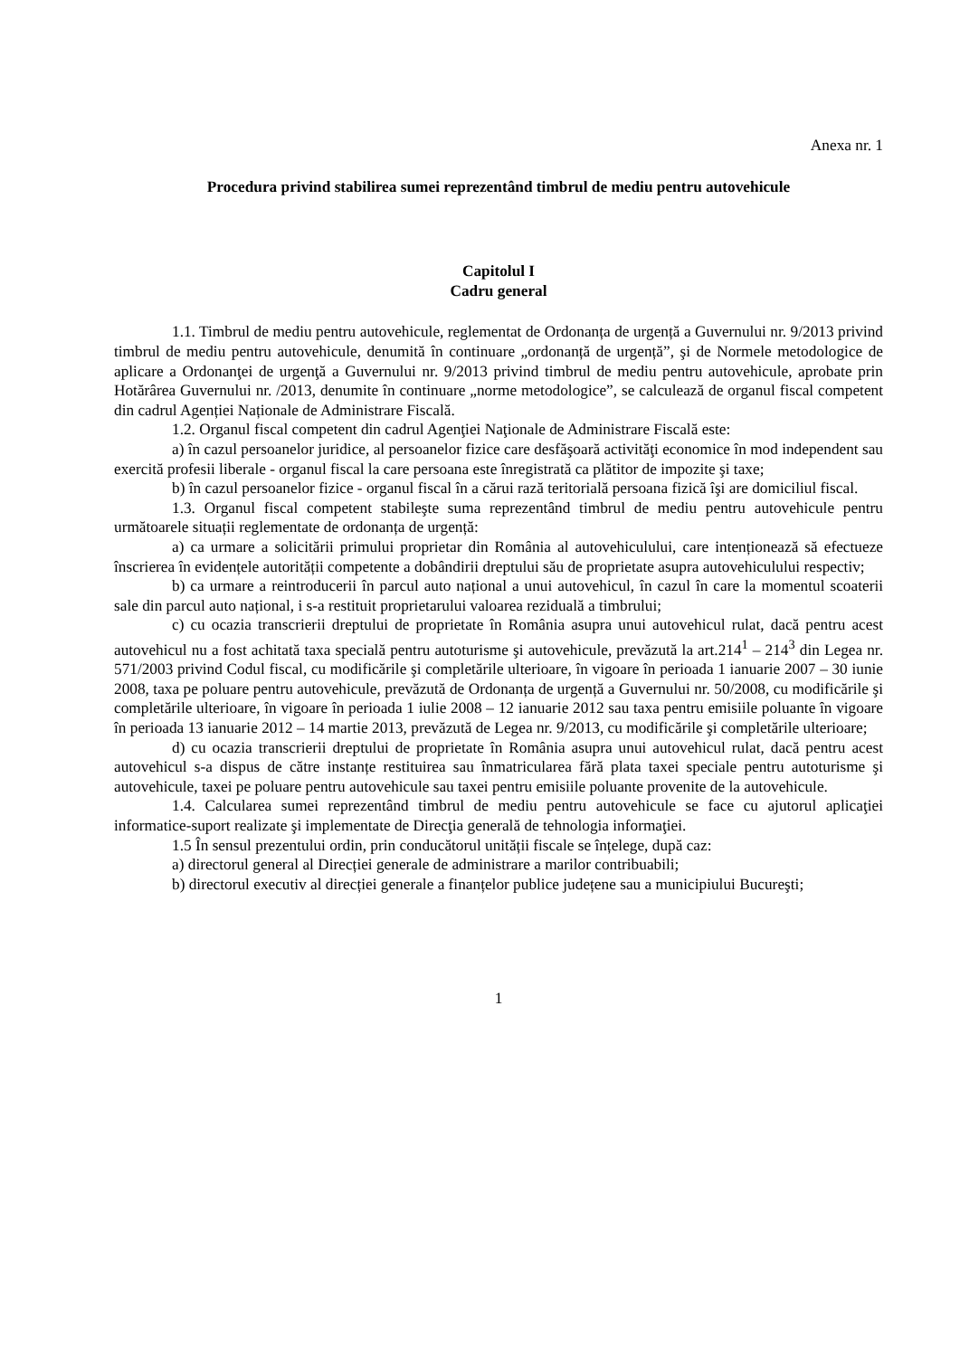Anexa nr. 1
Procedura privind stabilirea sumei reprezentând timbrul de mediu pentru autovehicule
Capitolul I
Cadru general
1.1. Timbrul de mediu pentru autovehicule, reglementat de Ordonanța de urgență a Guvernului nr. 9/2013 privind timbrul de mediu pentru autovehicule, denumită în continuare „ordonanță de urgență”, şi de Normele metodologice de aplicare a Ordonanţei de urgenţă a Guvernului nr. 9/2013 privind timbrul de mediu pentru autovehicule, aprobate prin Hotărârea Guvernului nr. /2013, denumite în continuare „norme metodologice”, se calculează de organul fiscal competent din cadrul Agenției Naționale de Administrare Fiscală.
1.2. Organul fiscal competent din cadrul Agenţiei Naţionale de Administrare Fiscală este:
a) în cazul persoanelor juridice, al persoanelor fizice care desfăşoară activităţi economice în mod independent sau exercită profesii liberale - organul fiscal la care persoana este înregistrată ca plătitor de impozite şi taxe;
b) în cazul persoanelor fizice - organul fiscal în a cărui rază teritorială persoana fizică îşi are domiciliul fiscal.
1.3. Organul fiscal competent stabileşte suma reprezentând timbrul de mediu pentru autovehicule pentru următoarele situații reglementate de ordonanța de urgență:
a) ca urmare a solicitării primului proprietar din România al autovehiculului, care intenționează să efectueze înscrierea în evidențele autorității competente a dobândirii dreptului său de proprietate asupra autovehiculului respectiv;
b) ca urmare a reintroducerii în parcul auto național a unui autovehicul, în cazul în care la momentul scoaterii sale din parcul auto național, i s-a restituit proprietarului valoarea reziduală a timbrului;
c) cu ocazia transcrierii dreptului de proprietate în România asupra unui autovehicul rulat, dacă pentru acest autovehicul nu a fost achitată taxa specială pentru autoturisme şi autovehicule, prevăzută la art.214<sup>1</sup> – 214<sup>3</sup> din Legea nr. 571/2003 privind Codul fiscal, cu modificările şi completările ulterioare, în vigoare în perioada 1 ianuarie 2007 – 30 iunie 2008, taxa pe poluare pentru autovehicule, prevăzută de Ordonanța de urgență a Guvernului nr. 50/2008, cu modificările şi completările ulterioare, în vigoare în perioada 1 iulie 2008 – 12 ianuarie 2012 sau taxa pentru emisiile poluante în vigoare în perioada 13 ianuarie 2012 – 14 martie 2013, prevăzută de Legea nr. 9/2013, cu modificările şi completările ulterioare;
d) cu ocazia transcrierii dreptului de proprietate în România asupra unui autovehicul rulat, dacă pentru acest autovehicul s-a dispus de către instanțe restituirea sau înmatricularea fără plata taxei speciale pentru autoturisme şi autovehicule, taxei pe poluare pentru autovehicule sau taxei pentru emisiile poluante provenite de la autovehicule.
1.4. Calcularea sumei reprezentând timbrul de mediu pentru autovehicule se face cu ajutorul aplicaţiei informatice-suport realizate şi implementate de Direcţia generală de tehnologia informaţiei.
1.5 În sensul prezentului ordin, prin conducătorul unității fiscale se înțelege, după caz:
a) directorul general al Direcției generale de administrare a marilor contribuabili;
b) directorul executiv al direcției generale a finanțelor publice județene sau a municipiului Bucureşti;
1